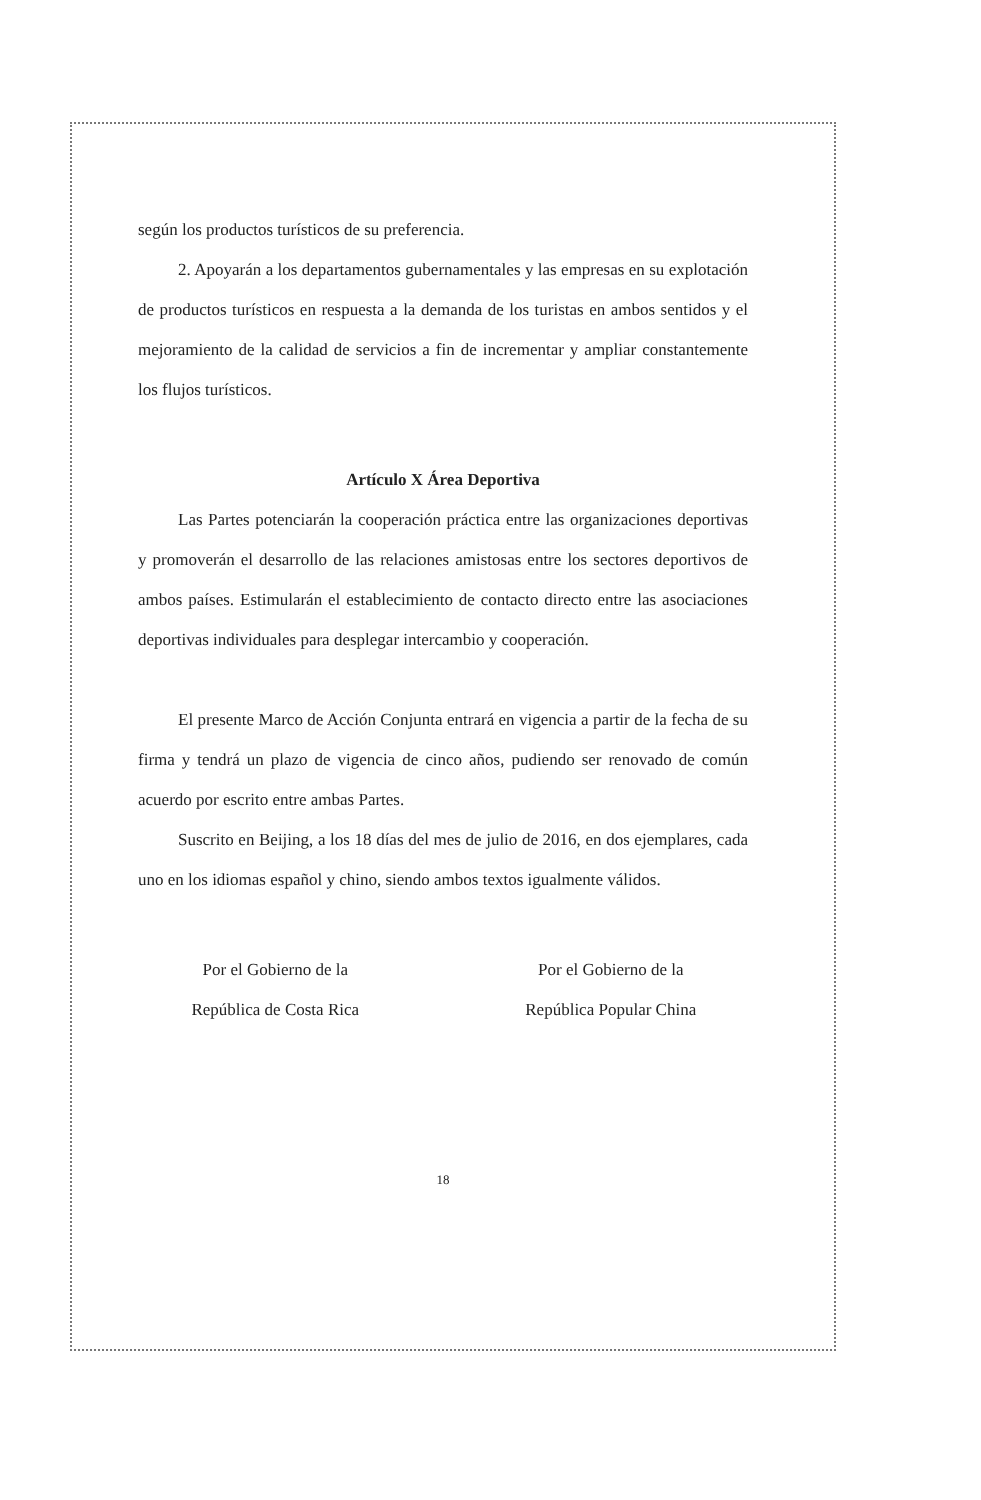según los productos turísticos de su preferencia.
2. Apoyarán a los departamentos gubernamentales y las empresas en su explotación de productos turísticos en respuesta a la demanda de los turistas en ambos sentidos y el mejoramiento de la calidad de servicios a fin de incrementar y ampliar constantemente los flujos turísticos.
Artículo X Área Deportiva
Las Partes potenciarán la cooperación práctica entre las organizaciones deportivas y promoverán el desarrollo de las relaciones amistosas entre los sectores deportivos de ambos países. Estimularán el establecimiento de contacto directo entre las asociaciones deportivas individuales para desplegar intercambio y cooperación.
El presente Marco de Acción Conjunta entrará en vigencia a partir de la fecha de su firma y tendrá un plazo de vigencia de cinco años, pudiendo ser renovado de común acuerdo por escrito entre ambas Partes.
Suscrito en Beijing, a los 18 días del mes de julio de 2016, en dos ejemplares, cada uno en los idiomas español y chino, siendo ambos textos igualmente válidos.
Por el Gobierno de la
República de Costa Rica
Por el Gobierno de la
República Popular China
18